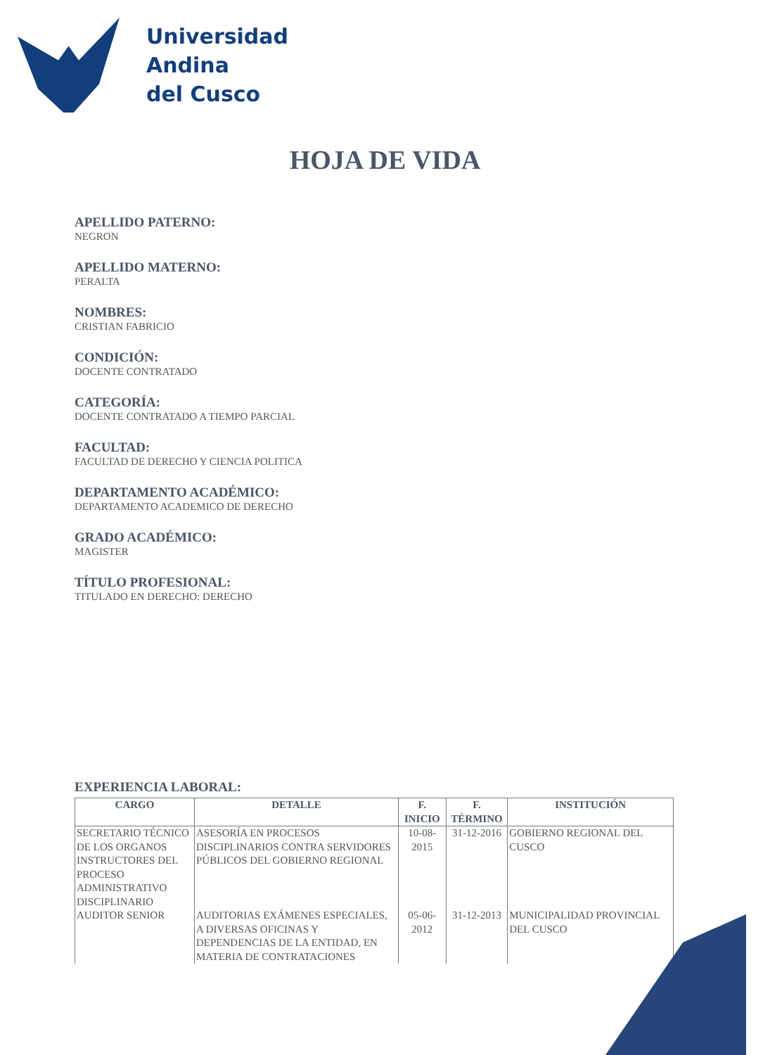Universidad
Andina
del Cusco
HOJA DE VIDA
APELLIDO PATERNO:
NEGRON
APELLIDO MATERNO:
PERALTA
NOMBRES:
CRISTIAN FABRICIO
CONDICIÓN:
DOCENTE CONTRATADO
CATEGORÍA:
DOCENTE CONTRATADO A TIEMPO PARCIAL
FACULTAD:
FACULTAD DE DERECHO Y CIENCIA POLITICA
DEPARTAMENTO ACADÉMICO:
DEPARTAMENTO ACADEMICO DE DERECHO
GRADO ACADÉMICO:
MAGISTER
TÍTULO PROFESIONAL:
TITULADO EN DERECHO: DERECHO
EXPERIENCIA LABORAL:
| CARGO | DETALLE | F. INICIO | F. TÉRMINO | INSTITUCIÓN |
| --- | --- | --- | --- | --- |
| SECRETARIO TÉCNICO DE LOS ORGANOS INSTRUCTORES DEL PROCESO ADMINISTRATIVO DISCIPLINARIO | ASESORÍA EN PROCESOS DISCIPLINARIOS CONTRA SERVIDORES PÚBLICOS DEL GOBIERNO REGIONAL | 10-08-2015 | 31-12-2016 | GOBIERNO REGIONAL DEL CUSCO |
| AUDITOR SENIOR | AUDITORIAS EXÁMENES ESPECIALES, A DIVERSAS OFICINAS Y DEPENDENCIAS DE LA ENTIDAD, EN MATERIA DE CONTRATACIONES | 05-06-2012 | 31-12-2013 | MUNICIPALIDAD PROVINCIAL DEL CUSCO |